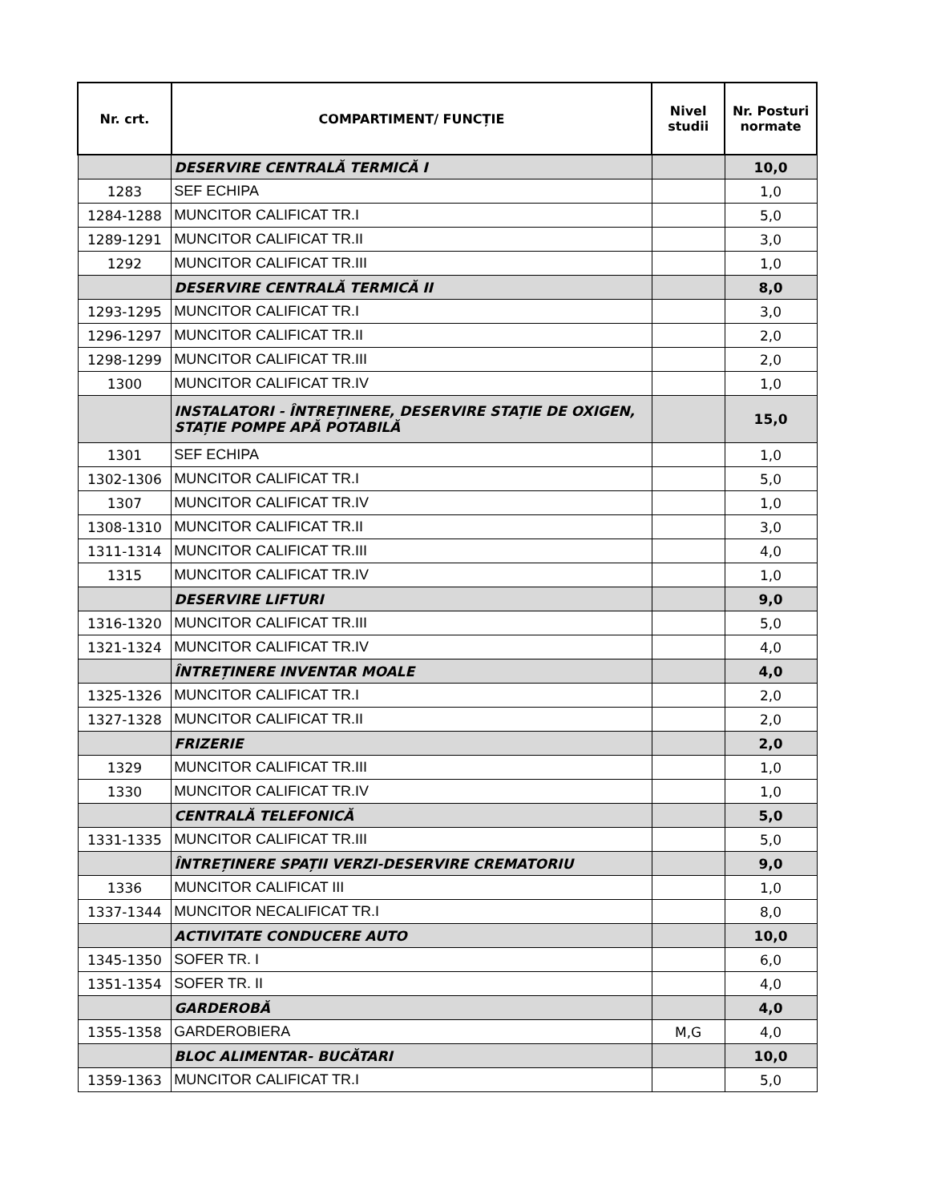| Nr. crt. | COMPARTIMENT/ FUNCȚIE | Nivel studii | Nr. Posturi normate |
| --- | --- | --- | --- |
| | DESERVIRE CENTRALĂ TERMICĂ I | | 10,0 |
| 1283 | SEF ECHIPA | | 1,0 |
| 1284-1288 | MUNCITOR CALIFICAT TR.I | | 5,0 |
| 1289-1291 | MUNCITOR CALIFICAT TR.II | | 3,0 |
| 1292 | MUNCITOR CALIFICAT TR.III | | 1,0 |
| | DESERVIRE CENTRALĂ TERMICĂ II | | 8,0 |
| 1293-1295 | MUNCITOR CALIFICAT TR.I | | 3,0 |
| 1296-1297 | MUNCITOR CALIFICAT TR.II | | 2,0 |
| 1298-1299 | MUNCITOR CALIFICAT TR.III | | 2,0 |
| 1300 | MUNCITOR CALIFICAT TR.IV | | 1,0 |
| | INSTALATORI - ÎNTREȚINERE, DESERVIRE STAȚIE DE OXIGEN, STAȚIE POMPE APĂ POTABILĂ | | 15,0 |
| 1301 | SEF ECHIPA | | 1,0 |
| 1302-1306 | MUNCITOR CALIFICAT TR.I | | 5,0 |
| 1307 | MUNCITOR CALIFICAT TR.IV | | 1,0 |
| 1308-1310 | MUNCITOR CALIFICAT TR.II | | 3,0 |
| 1311-1314 | MUNCITOR CALIFICAT TR.III | | 4,0 |
| 1315 | MUNCITOR CALIFICAT TR.IV | | 1,0 |
| | DESERVIRE LIFTURI | | 9,0 |
| 1316-1320 | MUNCITOR CALIFICAT TR.III | | 5,0 |
| 1321-1324 | MUNCITOR CALIFICAT TR.IV | | 4,0 |
| | ÎNTREȚINERE INVENTAR MOALE | | 4,0 |
| 1325-1326 | MUNCITOR CALIFICAT TR.I | | 2,0 |
| 1327-1328 | MUNCITOR CALIFICAT TR.II | | 2,0 |
| | FRIZERIE | | 2,0 |
| 1329 | MUNCITOR CALIFICAT TR.III | | 1,0 |
| 1330 | MUNCITOR CALIFICAT TR.IV | | 1,0 |
| | CENTRALĂ TELEFONICĂ | | 5,0 |
| 1331-1335 | MUNCITOR CALIFICAT TR.III | | 5,0 |
| | ÎNTREȚINERE SPAȚII VERZI-DESERVIRE CREMATORIU | | 9,0 |
| 1336 | MUNCITOR CALIFICAT III | | 1,0 |
| 1337-1344 | MUNCITOR NECALIFICAT TR.I | | 8,0 |
| | ACTIVITATE CONDUCERE AUTO | | 10,0 |
| 1345-1350 | SOFER TR. I | | 6,0 |
| 1351-1354 | SOFER TR. II | | 4,0 |
| | GARDEROBĂ | | 4,0 |
| 1355-1358 | GARDEROBIERA | M,G | 4,0 |
| | BLOC ALIMENTAR- BUCĂTARI | | 10,0 |
| 1359-1363 | MUNCITOR CALIFICAT TR.I | | 5,0 |